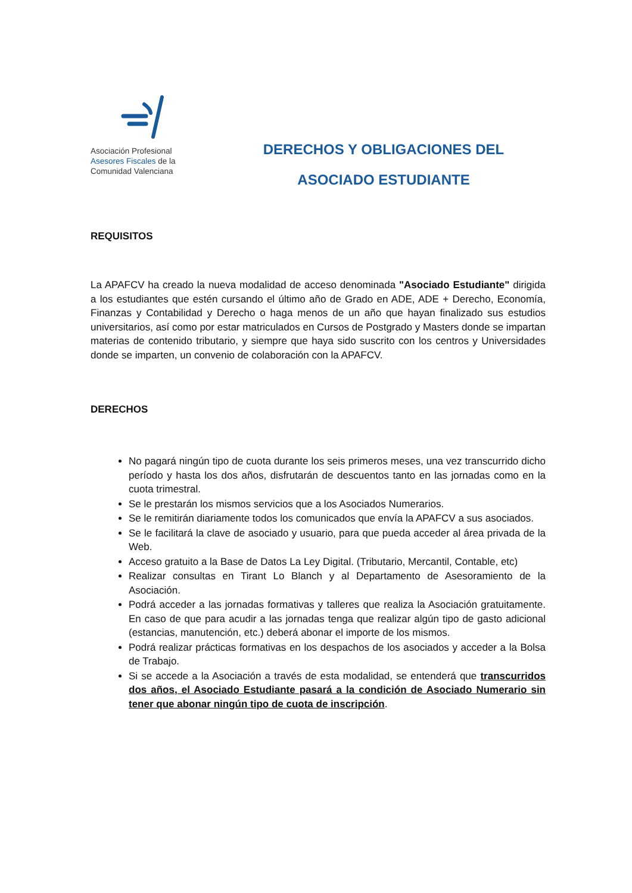Asociación Profesional
Asesores Fiscales de la
Comunidad Valenciana
DERECHOS Y OBLIGACIONES DEL
ASOCIADO ESTUDIANTE
REQUISITOS
La APAFCV ha creado la nueva modalidad de acceso denominada "Asociado Estudiante" dirigida a los estudiantes que estén cursando el último año de Grado en ADE, ADE + Derecho, Economía, Finanzas y Contabilidad y Derecho o haga menos de un año que hayan finalizado sus estudios universitarios, así como por estar matriculados en Cursos de Postgrado y Masters donde se impartan materias de contenido tributario, y siempre que haya sido suscrito con los centros y Universidades donde se imparten, un convenio de colaboración con la APAFCV.
DERECHOS
No pagará ningún tipo de cuota durante los seis primeros meses, una vez transcurrido dicho período y hasta los dos años, disfrutarán de descuentos tanto en las jornadas como en la cuota trimestral.
Se le prestarán los mismos servicios que a los Asociados Numerarios.
Se le remitirán diariamente todos los comunicados que envía la APAFCV a sus asociados.
Se le facilitará la clave de asociado y usuario, para que pueda acceder al área privada de la Web.
Acceso gratuito a la Base de Datos La Ley Digital. (Tributario, Mercantil, Contable, etc)
Realizar consultas en Tirant Lo Blanch y al Departamento de Asesoramiento de la Asociación.
Podrá acceder a las jornadas formativas y talleres que realiza la Asociación gratuitamente. En caso de que para acudir a las jornadas tenga que realizar algún tipo de gasto adicional (estancias, manutención, etc.) deberá abonar el importe de los mismos.
Podrá realizar prácticas formativas en los despachos de los asociados y acceder a la Bolsa de Trabajo.
Si se accede a la Asociación a través de esta modalidad, se entenderá que transcurridos dos años, el Asociado Estudiante pasará a la condición de Asociado Numerario sin tener que abonar ningún tipo de cuota de inscripción.